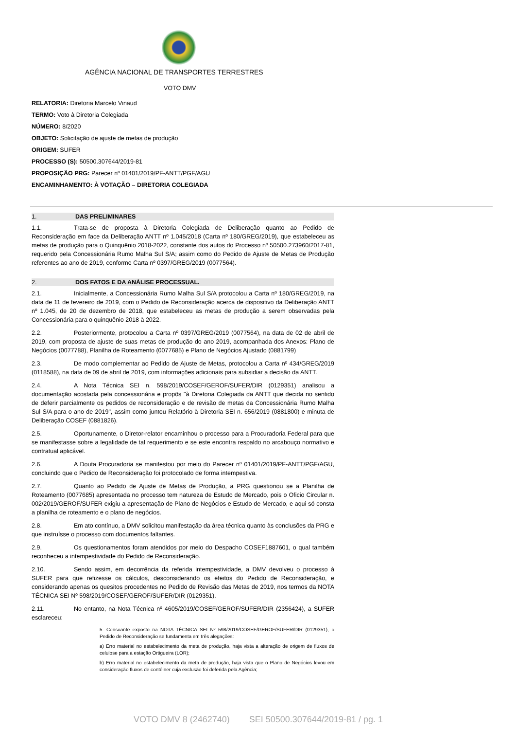AGÊNCIA NACIONAL DE TRANSPORTES TERRESTRES
VOTO DMV
RELATORIA: Diretoria Marcelo Vinaud
TERMO: Voto à Diretoria Colegiada
NÚMERO: 8/2020
OBJETO: Solicitação de ajuste de metas de produção
ORIGEM: SUFER
PROCESSO (S): 50500.307644/2019-81
PROPOSIÇÃO PRG: Parecer nº 01401/2019/PF-ANTT/PGF/AGU
ENCAMINHAMENTO: À VOTAÇÃO – DIRETORIA COLEGIADA
1. DAS PRELIMINARES
1.1. Trata-se de proposta à Diretoria Colegiada de Deliberação quanto ao Pedido de Reconsideração em face da Deliberação ANTT nº 1.045/2018 (Carta nº 180/GREG/2019), que estabeleceu as metas de produção para o Quinquênio 2018-2022, constante dos autos do Processo nº 50500.273960/2017-81, requerido pela Concessionária Rumo Malha Sul S/A; assim como do Pedido de Ajuste de Metas de Produção referentes ao ano de 2019, conforme Carta nº 0397/GREG/2019 (0077564).
2. DOS FATOS E DA ANÁLISE PROCESSUAL.
2.1. Inicialmente, a Concessionária Rumo Malha Sul S/A protocolou a Carta nº 180/GREG/2019, na data de 11 de fevereiro de 2019, com o Pedido de Reconsideração acerca de dispositivo da Deliberação ANTT nº 1.045, de 20 de dezembro de 2018, que estabeleceu as metas de produção a serem observadas pela Concessionária para o quinquênio 2018 à 2022.
2.2. Posteriormente, protocolou a Carta nº 0397/GREG/2019 (0077564), na data de 02 de abril de 2019, com proposta de ajuste de suas metas de produção do ano 2019, acompanhada dos Anexos: Plano de Negócios (0077788), Planilha de Roteamento (0077685) e Plano de Negócios Ajustado (0881799)
2.3. De modo complementar ao Pedido de Ajuste de Metas, protocolou a Carta nº 434/GREG/2019 (0118588), na data de 09 de abril de 2019, com informações adicionais para subsidiar a decisão da ANTT.
2.4. A Nota Técnica SEI n. 598/2019/COSEF/GEROF/SUFER/DIR (0129351) analisou a documentação acostada pela concessionária e propôs "à Diretoria Colegiada da ANTT que decida no sentido de deferir parcialmente os pedidos de reconsideração e de revisão de metas da Concessionária Rumo Malha Sul S/A para o ano de 2019", assim como juntou Relatório à Diretoria SEI n. 656/2019 (0881800) e minuta de Deliberação COSEF (0881826).
2.5. Oportunamente, o Diretor-relator encaminhou o processo para a Procuradoria Federal para que se manifestasse sobre a legalidade de tal requerimento e se este encontra respaldo no arcabouço normativo e contratual aplicável.
2.6. A Douta Procuradoria se manifestou por meio do Parecer nº 01401/2019/PF-ANTT/PGF/AGU, concluindo que o Pedido de Reconsideração foi protocolado de forma intempestiva.
2.7. Quanto ao Pedido de Ajuste de Metas de Produção, a PRG questionou se a Planilha de Roteamento (0077685) apresentada no processo tem natureza de Estudo de Mercado, pois o Oficio Circular n. 002/2019/GEROF/SUFER exigiu a apresentação de Plano de Negócios e Estudo de Mercado, e aqui só consta a planilha de roteamento e o plano de negócios.
2.8. Em ato contínuo, a DMV solicitou manifestação da área técnica quanto às conclusões da PRG e que instruísse o processo com documentos faltantes.
2.9. Os questionamentos foram atendidos por meio do Despacho COSEF1887601, o qual também reconheceu a intempestividade do Pedido de Reconsideração.
2.10. Sendo assim, em decorrência da referida intempestividade, a DMV devolveu o processo à SUFER para que refizesse os cálculos, desconsiderando os efeitos do Pedido de Reconsideração, e considerando apenas os quesitos procedentes no Pedido de Revisão das Metas de 2019, nos termos da NOTA TÉCNICA SEI Nº 598/2019/COSEF/GEROF/SUFER/DIR (0129351).
2.11. No entanto, na Nota Técnica nº 4605/2019/COSEF/GEROF/SUFER/DIR (2356424), a SUFER esclareceu:
5. Consoante exposto na NOTA TÉCNICA SEI Nº 598/2019/COSEF/GEROF/SUFER/DIR (0129351), o Pedido de Reconsideração se fundamenta em três alegações:
a) Erro material no estabelecimento da meta de produção, haja vista a alteração de origem de fluxos de celulose para a estação Ortigueira (LOR);
b) Erro material no estabelecimento da meta de produção, haja vista que o Plano de Negócios levou em consideração fluxos de contêiner cuja exclusão foi deferida pela Agência;
VOTO DMV 8 (2462740) SEI 50500.307644/2019-81 / pg. 1